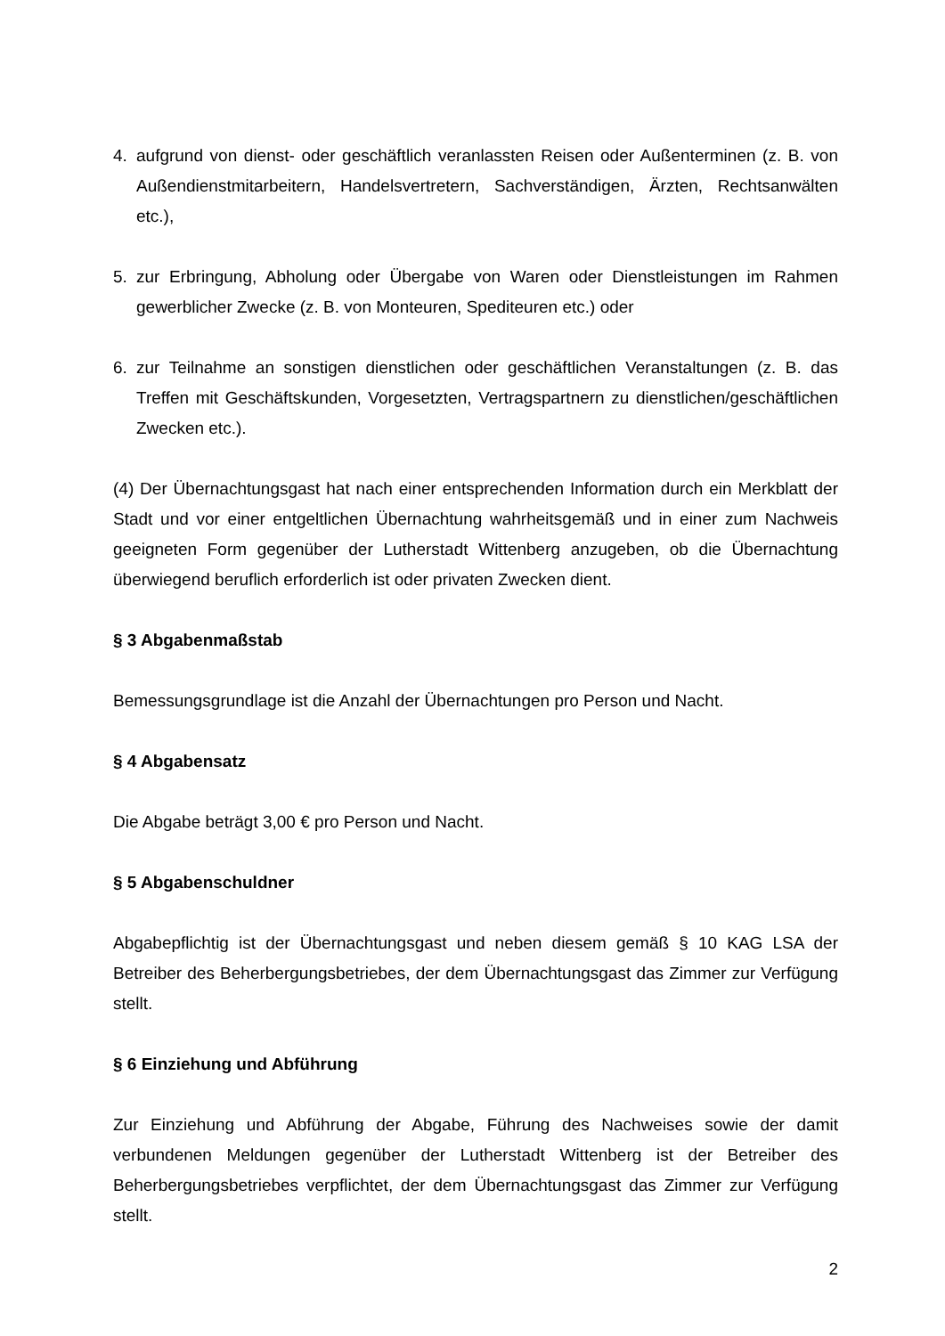4. aufgrund von dienst- oder geschäftlich veranlassten Reisen oder Außenterminen (z. B. von Außendienstmitarbeitern, Handelsvertretern, Sachverständigen, Ärzten, Rechtsanwälten etc.),
5. zur Erbringung, Abholung oder Übergabe von Waren oder Dienstleistungen im Rahmen gewerblicher Zwecke (z. B. von Monteuren, Spediteuren etc.) oder
6. zur Teilnahme an sonstigen dienstlichen oder geschäftlichen Veranstaltungen (z. B. das Treffen mit Geschäftskunden, Vorgesetzten, Vertragspartnern zu dienstlichen/geschäftlichen Zwecken etc.).
(4) Der Übernachtungsgast hat nach einer entsprechenden Information durch ein Merkblatt der Stadt und vor einer entgeltlichen Übernachtung wahrheitsgemäß und in einer zum Nachweis geeigneten Form gegenüber der Lutherstadt Wittenberg anzugeben, ob die Übernachtung überwiegend beruflich erforderlich ist oder privaten Zwecken dient.
§ 3 Abgabenmaßstab
Bemessungsgrundlage ist die Anzahl der Übernachtungen pro Person und Nacht.
§ 4 Abgabensatz
Die Abgabe beträgt 3,00 € pro Person und Nacht.
§ 5 Abgabenschuldner
Abgabepflichtig ist der Übernachtungsgast und neben diesem gemäß § 10 KAG LSA der Betreiber des Beherbergungsbetriebes, der dem Übernachtungsgast das Zimmer zur Verfügung stellt.
§ 6 Einziehung und Abführung
Zur Einziehung und Abführung der Abgabe, Führung des Nachweises sowie der damit verbundenen Meldungen gegenüber der Lutherstadt Wittenberg ist der Betreiber des Beherbergungsbetriebes verpflichtet, der dem Übernachtungsgast das Zimmer zur Verfügung stellt.
2